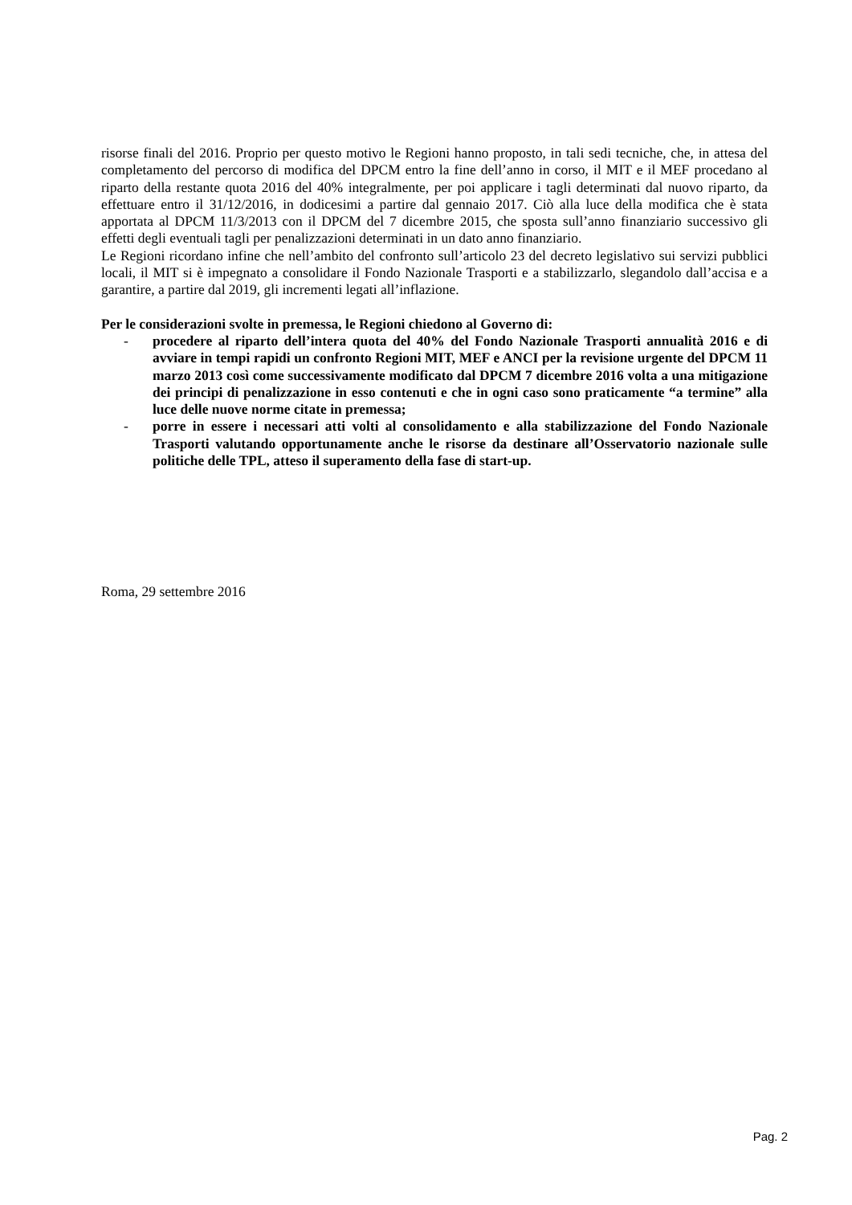risorse finali del 2016. Proprio per questo motivo le Regioni hanno proposto, in tali sedi tecniche, che, in attesa del completamento del percorso di modifica del DPCM entro la fine dell’anno in corso, il MIT e il MEF procedano al riparto della restante quota 2016 del 40% integralmente, per poi applicare i tagli determinati dal nuovo riparto, da effettuare entro il 31/12/2016, in dodicesimi a partire dal gennaio 2017. Ciò alla luce della modifica che è stata apportata al DPCM 11/3/2013 con il DPCM del 7 dicembre 2015, che sposta sull’anno finanziario successivo gli effetti degli eventuali tagli per penalizzazioni determinati in un dato anno finanziario.
Le Regioni ricordano infine che nell’ambito del confronto sull’articolo 23 del decreto legislativo sui servizi pubblici locali, il MIT si è impegnato a consolidare il Fondo Nazionale Trasporti e a stabilizzarlo, slegandolo dall’accisa e a garantire, a partire dal 2019, gli incrementi legati all’inflazione.
Per le considerazioni svolte in premessa, le Regioni chiedono al Governo di:
- procedere al riparto dell’intera quota del 40% del Fondo Nazionale Trasporti annualità 2016 e di avviare in tempi rapidi un confronto Regioni MIT, MEF e ANCI per la revisione urgente del DPCM 11 marzo 2013 così come successivamente modificato dal DPCM 7 dicembre 2016 volta a una mitigazione dei principi di penalizzazione in esso contenuti e che in ogni caso sono praticamente “a termine” alla luce delle nuove norme citate in premessa;
- porre in essere i necessari atti volti al consolidamento e alla stabilizzazione del Fondo Nazionale Trasporti valutando opportunamente anche le risorse da destinare all’Osservatorio nazionale sulle politiche delle TPL, atteso il superamento della fase di start-up.
Roma, 29 settembre 2016
Pag. 2